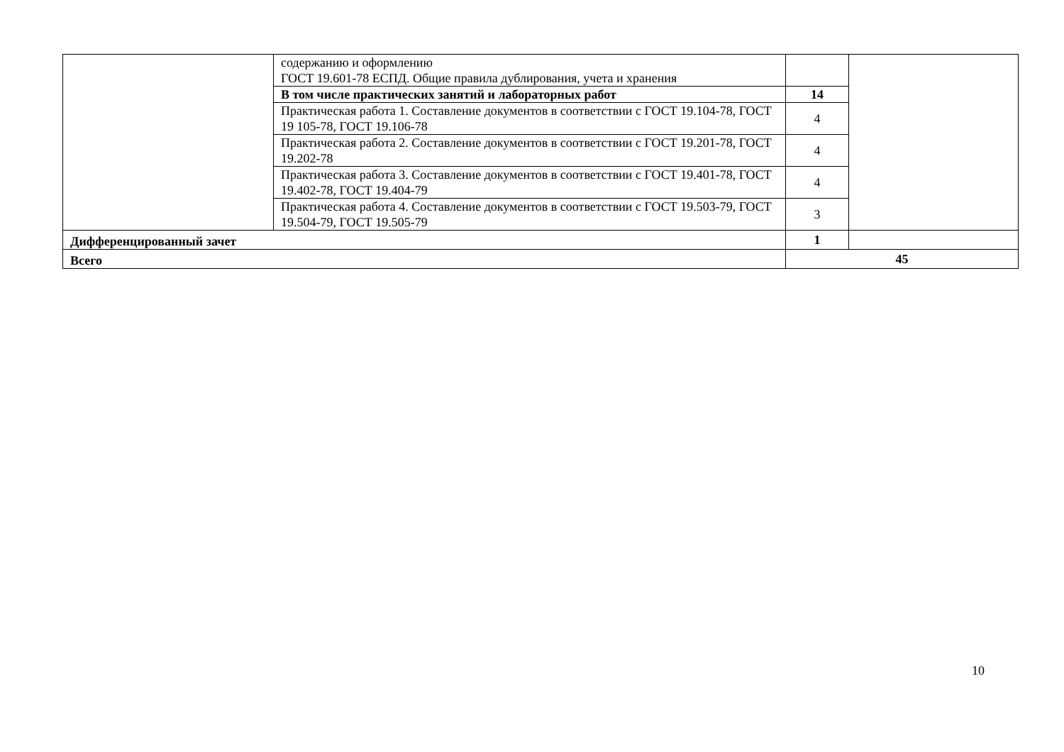| | содержанию и оформлению ГОСТ 19.601-78 ЕСПД. Общие правила дублирования, учета и хранения | | |
| | В том числе практических занятий и лабораторных работ | 14 | |
| | Практическая работа 1. Составление документов в соответствии с ГОСТ 19.104-78, ГОСТ 19 105-78, ГОСТ 19.106-78 | 4 | |
| | Практическая работа 2. Составление документов в соответствии с ГОСТ 19.201-78, ГОСТ 19.202-78 | 4 | |
| | Практическая работа 3. Составление документов в соответствии с ГОСТ 19.401-78, ГОСТ 19.402-78, ГОСТ 19.404-79 | 4 | |
| | Практическая работа 4. Составление документов в соответствии с ГОСТ 19.503-79, ГОСТ 19.504-79, ГОСТ 19.505-79 | 3 | |
| Дифференцированный зачет | | 1 | |
| Всего | | 45 | |
10